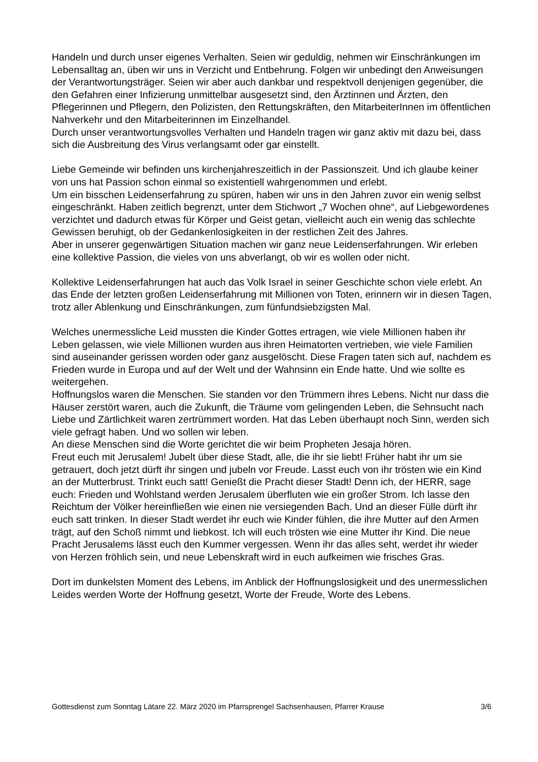Handeln und durch unser eigenes Verhalten. Seien wir geduldig, nehmen wir Einschränkungen im Lebensalltag an, üben wir uns in Verzicht und Entbehrung. Folgen wir unbedingt den Anweisungen der Verantwortungsträger. Seien wir aber auch dankbar und respektvoll denjenigen gegenüber, die den Gefahren einer Infizierung unmittelbar ausgesetzt sind, den Ärztinnen und Ärzten, den Pflegerinnen und Pflegern, den Polizisten, den Rettungskräften, den MitarbeiterInnen im öffentlichen Nahverkehr und den Mitarbeiterinnen im Einzelhandel.
Durch unser verantwortungsvolles Verhalten und Handeln tragen wir ganz aktiv mit dazu bei, dass sich die Ausbreitung des Virus verlangsamt oder gar einstellt.
Liebe Gemeinde wir befinden uns kirchenjahreszeitlich in der Passionszeit. Und ich glaube keiner von uns hat Passion schon einmal so existentiell wahrgenommen und erlebt.
Um ein bisschen Leidenserfahrung zu spüren, haben wir uns in den Jahren zuvor ein wenig selbst eingeschränkt. Haben zeitlich begrenzt, unter dem Stichwort „7 Wochen ohne“, auf Liebgewordenes verzichtet und dadurch etwas für Körper und Geist getan, vielleicht auch ein wenig das schlechte Gewissen beruhigt, ob der Gedankenlosigkeiten in der restlichen Zeit des Jahres.
Aber in unserer gegenwärtigen Situation machen wir ganz neue Leidenserfahrungen. Wir erleben eine kollektive Passion, die vieles von uns abverlangt, ob wir es wollen oder nicht.
Kollektive Leidenserfahrungen hat auch das Volk Israel in seiner Geschichte schon viele erlebt. An das Ende der letzten großen Leidenserfahrung mit Millionen von Toten, erinnern wir in diesen Tagen, trotz aller Ablenkung und Einschränkungen, zum fünfundsiebzigsten Mal.
Welches unermessliche Leid mussten die Kinder Gottes ertragen, wie viele Millionen haben ihr Leben gelassen, wie viele Millionen wurden aus ihren Heimatorten vertrieben, wie viele Familien sind auseinander gerissen worden oder ganz ausgelöscht. Diese Fragen taten sich auf, nachdem es Frieden wurde in Europa und auf der Welt und der Wahnsinn ein Ende hatte. Und wie sollte es weitergehen.
Hoffnungslos waren die Menschen. Sie standen vor den Trümmern ihres Lebens. Nicht nur dass die Häuser zerstört waren, auch die Zukunft, die Träume vom gelingenden Leben, die Sehnsucht nach Liebe und Zärtlichkeit waren zertrümmert worden. Hat das Leben überhaupt noch Sinn, werden sich viele gefragt haben. Und wo sollen wir leben.
An diese Menschen sind die Worte gerichtet die wir beim Propheten Jesaja hören.
Freut euch mit Jerusalem! Jubelt über diese Stadt, alle, die ihr sie liebt! Früher habt ihr um sie getrauert, doch jetzt dürft ihr singen und jubeln vor Freude. Lasst euch von ihr trösten wie ein Kind an der Mutterbrust. Trinkt euch satt! Genießt die Pracht dieser Stadt! Denn ich, der HERR, sage euch: Frieden und Wohlstand werden Jerusalem überfluten wie ein großer Strom. Ich lasse den Reichtum der Völker hereinfließen wie einen nie versiegenden Bach. Und an dieser Fülle dürft ihr euch satt trinken. In dieser Stadt werdet ihr euch wie Kinder fühlen, die ihre Mutter auf den Armen trägt, auf den Schoß nimmt und liebkost. Ich will euch trösten wie eine Mutter ihr Kind. Die neue Pracht Jerusalems lässt euch den Kummer vergessen. Wenn ihr das alles seht, werdet ihr wieder von Herzen fröhlich sein, und neue Lebenskraft wird in euch aufkeimen wie frisches Gras.
Dort im dunkelsten Moment des Lebens, im Anblick der Hoffnungslosigkeit und des unermesslichen Leides werden Worte der Hoffnung gesetzt, Worte der Freude, Worte des Lebens.
Gottesdienst zum Sonntag Lätare 22. März 2020 im Pfarrsprengel Sachsenhausen, Pfarrer Krause 3/6